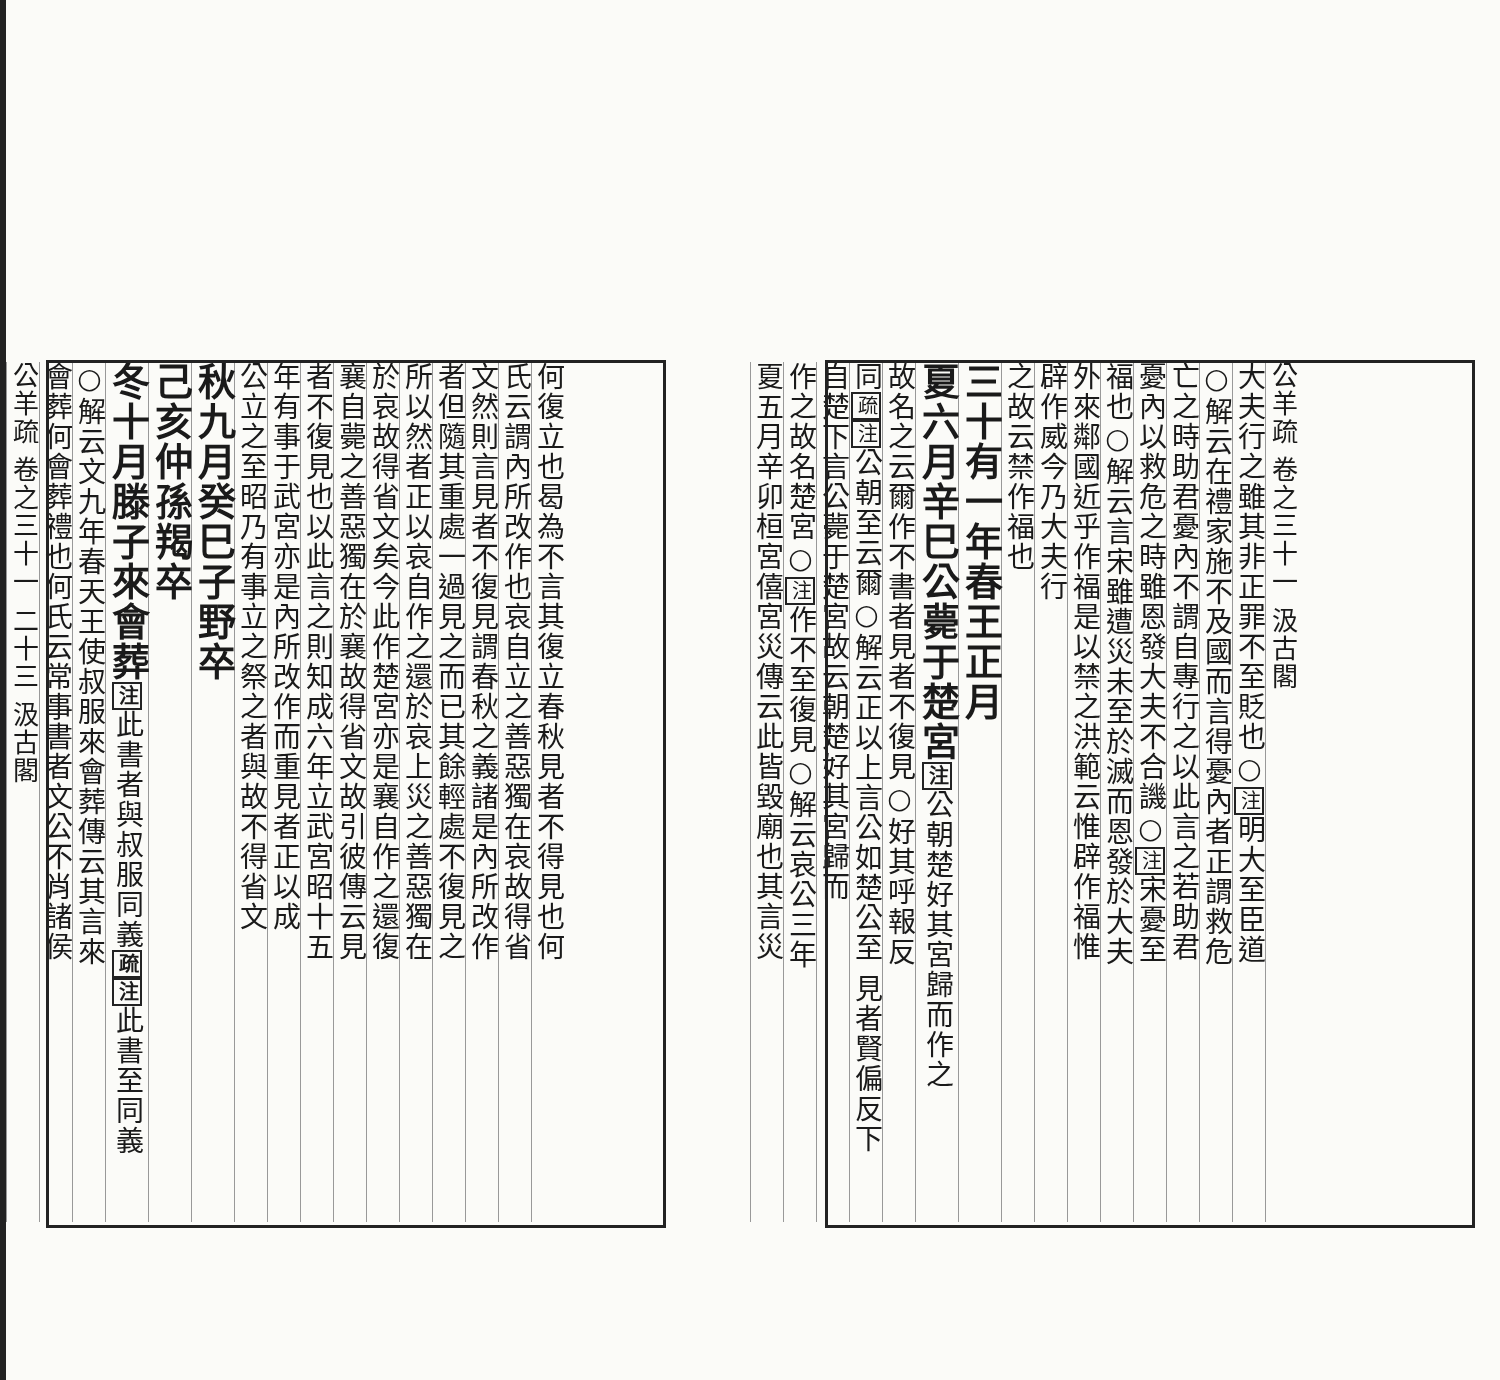公羊疏 卷之三十一 汲古閣
大夫行之雖其非正罪不至貶也○注明大至臣道
○解云在禮家施不及國而言得憂內者正謂救危
亡之時助君憂內不謂自專行之以此言之若助君
憂內以救危之時雖恩發大夫不合譏○注宋憂至
福也○解云言宋雖遭災未至於滅而恩發於大夫
外來鄰國近乎作福是以禁之洪範云惟辟作福惟
辟作威今乃大夫行
之故云禁作福也
三十有一年春王正月
夏六月辛巳公薨于楚宮注公朝楚好其宮歸而作之
故名之云爾作不書者見者不復見○好其呼報反
同疏注公朝至云爾○解云正以上言公如楚公至 見者賢偏反下
自楚下言公薨于楚宮故云朝楚好其宮歸而
作之故名楚宮○注作不至復見○解云哀公三年
夏五月辛卯桓宮僖宮災傳云此皆毀廟也其言災
何復立也曷為不言其復立春秋見者不得見也何
氏云謂內所改作也哀自立之善惡獨在哀故得省
文然則言見者不復見謂春秋之義諸是內所改作
者但隨其重處一過見之而已其餘輕處不復見之
所以然者正以哀自作之還於哀上災之善惡獨在
於哀故得省文矣今此作楚宮亦是襄自作之還復
襄自薨之善惡獨在於襄故得省文故引彼傳云見
者不復見也以此言之則知成六年立武宮昭十五
年有事于武宮亦是內所改作而重見者正以成
公立之至昭乃有事立之祭之者與故不得省文
秋九月癸巳子野卒
己亥仲孫羯卒
冬十月滕子來會葬注此書者與叔服同義 疏注此書至同義
○解云文九年春天王使叔服來會葬傳云其言來
會葬何會葬禮也何氏云常事書者文公不肖諸侯
公羊疏 卷之三十一 二十三 汲古閣